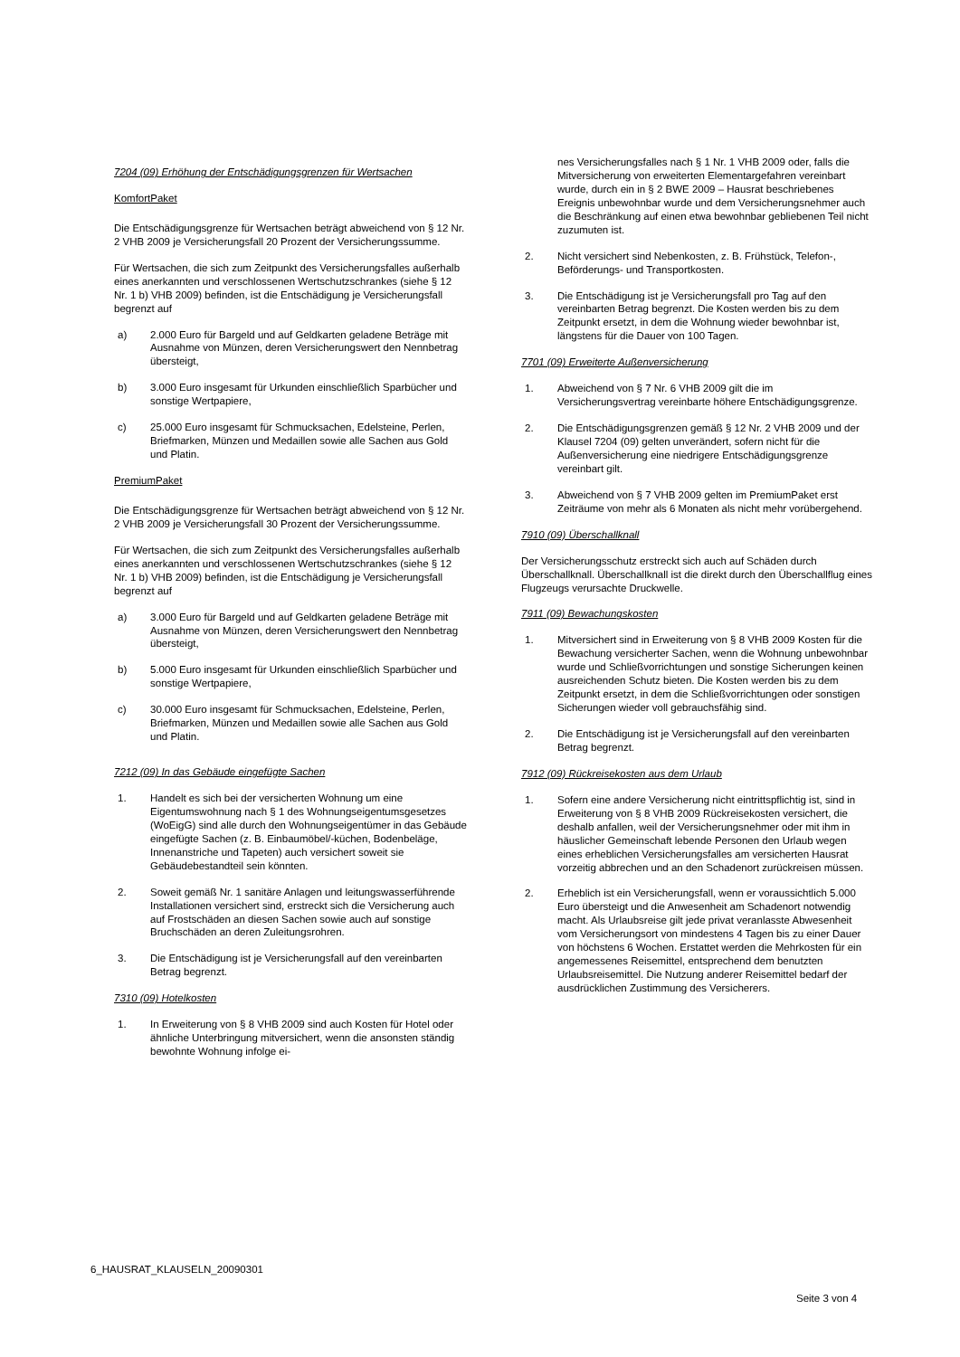7204 (09) Erhöhung der Entschädigungsgrenzen für Wertsachen
KomfortPaket
Die Entschädigungsgrenze für Wertsachen beträgt abweichend von § 12 Nr. 2 VHB 2009 je Versicherungsfall 20 Prozent der Versicherungssumme.
Für Wertsachen, die sich zum Zeitpunkt des Versicherungsfalles außerhalb eines anerkannten und verschlossenen Wertschutzschrankes (siehe § 12 Nr. 1 b) VHB 2009) befinden, ist die Entschädigung je Versicherungsfall begrenzt auf
a) 2.000 Euro für Bargeld und auf Geldkarten geladene Beträge mit Ausnahme von Münzen, deren Versicherungswert den Nennbetrag übersteigt,
b) 3.000 Euro insgesamt für Urkunden einschließlich Sparbücher und sonstige Wertpapiere,
c) 25.000 Euro insgesamt für Schmucksachen, Edelsteine, Perlen, Briefmarken, Münzen und Medaillen sowie alle Sachen aus Gold und Platin.
PremiumPaket
Die Entschädigungsgrenze für Wertsachen beträgt abweichend von § 12 Nr. 2 VHB 2009 je Versicherungsfall 30 Prozent der Versicherungssumme.
Für Wertsachen, die sich zum Zeitpunkt des Versicherungsfalles außerhalb eines anerkannten und verschlossenen Wertschutzschrankes (siehe § 12 Nr. 1 b) VHB 2009) befinden, ist die Entschädigung je Versicherungsfall begrenzt auf
a) 3.000 Euro für Bargeld und auf Geldkarten geladene Beträge mit Ausnahme von Münzen, deren Versicherungswert den Nennbetrag übersteigt,
b) 5.000 Euro insgesamt für Urkunden einschließlich Sparbücher und sonstige Wertpapiere,
c) 30.000 Euro insgesamt für Schmucksachen, Edelsteine, Perlen, Briefmarken, Münzen und Medaillen sowie alle Sachen aus Gold und Platin.
7212 (09) In das Gebäude eingefügte Sachen
1. Handelt es sich bei der versicherten Wohnung um eine Eigentumswohnung nach § 1 des Wohnungseigentumsgesetzes (WoEigG) sind alle durch den Wohnungseigentümer in das Gebäude eingefügte Sachen (z. B. Einbaumöbel/-küchen, Bodenbeläge, Innenanstriche und Tapeten) auch versichert soweit sie Gebäudebestandteil sein könnten.
2. Soweit gemäß Nr. 1 sanitäre Anlagen und leitungswasserführende Installationen versichert sind, erstreckt sich die Versicherung auch auf Frostschäden an diesen Sachen sowie auch auf sonstige Bruchschäden an deren Zuleitungsrohren.
3. Die Entschädigung ist je Versicherungsfall auf den vereinbarten Betrag begrenzt.
7310 (09) Hotelkosten
1. In Erweiterung von § 8 VHB 2009 sind auch Kosten für Hotel oder ähnliche Unterbringung mitversichert, wenn die ansonsten ständig bewohnte Wohnung infolge ei-
nes Versicherungsfalles nach § 1 Nr. 1 VHB 2009 oder, falls die Mitversicherung von erweiterten Elementargefahren vereinbart wurde, durch ein in § 2 BWE 2009 – Hausrat beschriebenes Ereignis unbewohnbar wurde und dem Versicherungsnehmer auch die Beschränkung auf einen etwa bewohnbar gebliebenen Teil nicht zuzumuten ist.
2. Nicht versichert sind Nebenkosten, z. B. Frühstück, Telefon-, Beförderungs- und Transportkosten.
3. Die Entschädigung ist je Versicherungsfall pro Tag auf den vereinbarten Betrag begrenzt. Die Kosten werden bis zu dem Zeitpunkt ersetzt, in dem die Wohnung wieder bewohnbar ist, längstens für die Dauer von 100 Tagen.
7701 (09) Erweiterte Außenversicherung
1. Abweichend von § 7 Nr. 6 VHB 2009 gilt die im Versicherungsvertrag vereinbarte höhere Entschädigungsgrenze.
2. Die Entschädigungsgrenzen gemäß § 12 Nr. 2 VHB 2009 und der Klausel 7204 (09) gelten unverändert, sofern nicht für die Außenversicherung eine niedrigere Entschädigungsgrenze vereinbart gilt.
3. Abweichend von § 7 VHB 2009 gelten im PremiumPaket erst Zeiträume von mehr als 6 Monaten als nicht mehr vorübergehend.
7910 (09) Überschallknall
Der Versicherungsschutz erstreckt sich auch auf Schäden durch Überschallknall. Überschallknall ist die direkt durch den Überschallflug eines Flugzeugs verursachte Druckwelle.
7911 (09) Bewachungskosten
1. Mitversichert sind in Erweiterung von § 8 VHB 2009 Kosten für die Bewachung versicherter Sachen, wenn die Wohnung unbewohnbar wurde und Schließvorrichtungen und sonstige Sicherungen keinen ausreichenden Schutz bieten. Die Kosten werden bis zu dem Zeitpunkt ersetzt, in dem die Schließvorrichtungen oder sonstigen Sicherungen wieder voll gebrauchsfähig sind.
2. Die Entschädigung ist je Versicherungsfall auf den vereinbarten Betrag begrenzt.
7912 (09) Rückreisekosten aus dem Urlaub
1. Sofern eine andere Versicherung nicht eintrittspflichtig ist, sind in Erweiterung von § 8 VHB 2009 Rückreisekosten versichert, die deshalb anfallen, weil der Versicherungsnehmer oder mit ihm in häuslicher Gemeinschaft lebende Personen den Urlaub wegen eines erheblichen Versicherungsfalles am versicherten Hausrat vorzeitig abbrechen und an den Schadenort zurückreisen müssen.
2. Erheblich ist ein Versicherungsfall, wenn er voraussichtlich 5.000 Euro übersteigt und die Anwesenheit am Schadenort notwendig macht. Als Urlaubsreise gilt jede privat veranlasste Abwesenheit vom Versicherungsort von mindestens 4 Tagen bis zu einer Dauer von höchstens 6 Wochen. Erstattet werden die Mehrkosten für ein angemessenes Reisemittel, entsprechend dem benutzten Urlaubsreisemittel. Die Nutzung anderer Reisemittel bedarf der ausdrücklichen Zustimmung des Versicherers.
6_HAUSRAT_KLAUSELN_20090301
Seite 3 von 4